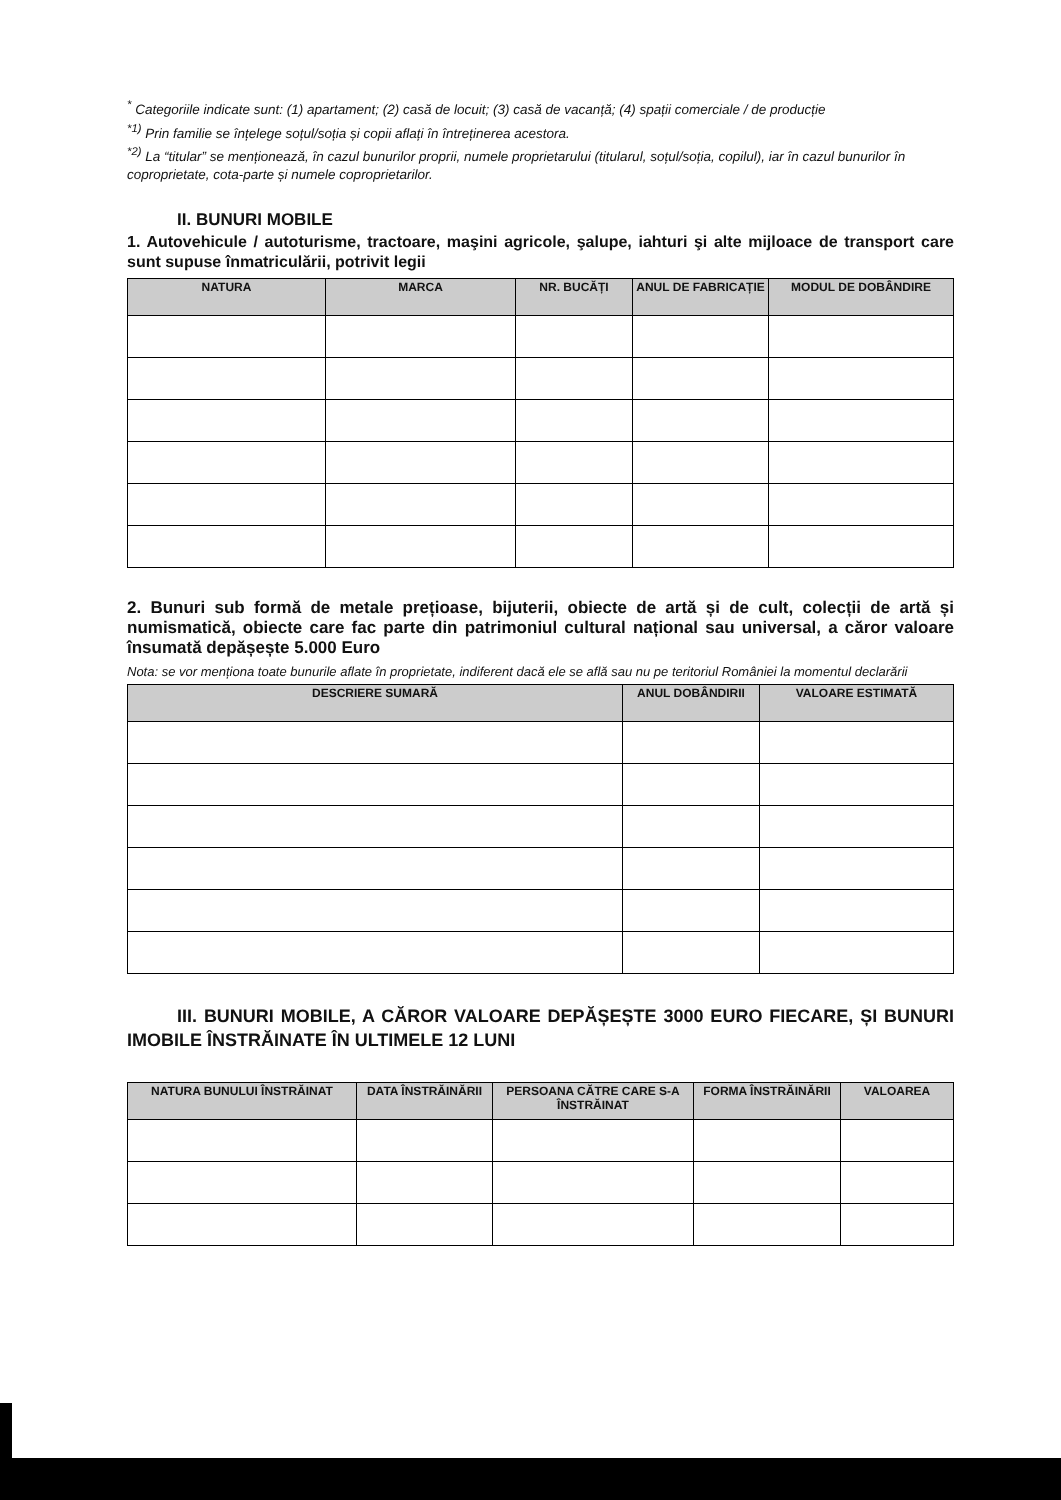<sup>*</sup> Categoriile indicate sunt: (1) apartament; (2) casă de locuit; (3) casă de vacanță; (4) spații comerciale / de producție
<sup>*1)</sup> Prin familie se înțelege soțul/soția și copii aflați în întreținerea acestora.
<sup>*2)</sup> La “titular” se menționează, în cazul bunurilor proprii, numele proprietarului (titularul, soțul/soția, copilul), iar în cazul bunurilor în coproprietate, cota-parte și numele coproprietarilor.
II. BUNURI MOBILE
1. Autovehicule / autoturisme, tractoare, maşini agricole, şalupe, iahturi şi alte mijloace de transport care sunt supuse înmatriculării, potrivit legii
| NATURA | MARCA | NR. BUCĂȚI | ANUL DE FABRICAȚIE | MODUL DE DOBÂNDIRE |
| --- | --- | --- | --- | --- |
2. Bunuri sub formă de metale prețioase, bijuterii, obiecte de artă și de cult, colecții de artă și numismatică, obiecte care fac parte din patrimoniul cultural național sau universal, a căror valoare însumată depășește 5.000 Euro
Nota: se vor menționa toate bunurile aflate în proprietate, indiferent dacă ele se află sau nu pe teritoriul României la momentul declarării
| DESCRIERE SUMARĂ | ANUL DOBÂNDIRII | VALOARE ESTIMATĂ |
| --- | --- | --- |
III. BUNURI MOBILE, A CĂROR VALOARE DEPĂȘEȘTE 3000 EURO FIECARE, ȘI BUNURI IMOBILE ÎNSTRĂINATE ÎN ULTIMELE 12 LUNI
| NATURA BUNULUI ÎNSTRĂINAT | DATA ÎNSTRĂINĂRII | PERSOANA CĂTRE CARE S-A ÎNSTRĂINAT | FORMA ÎNSTRĂINĂRII | VALOAREA |
| --- | --- | --- | --- | --- |